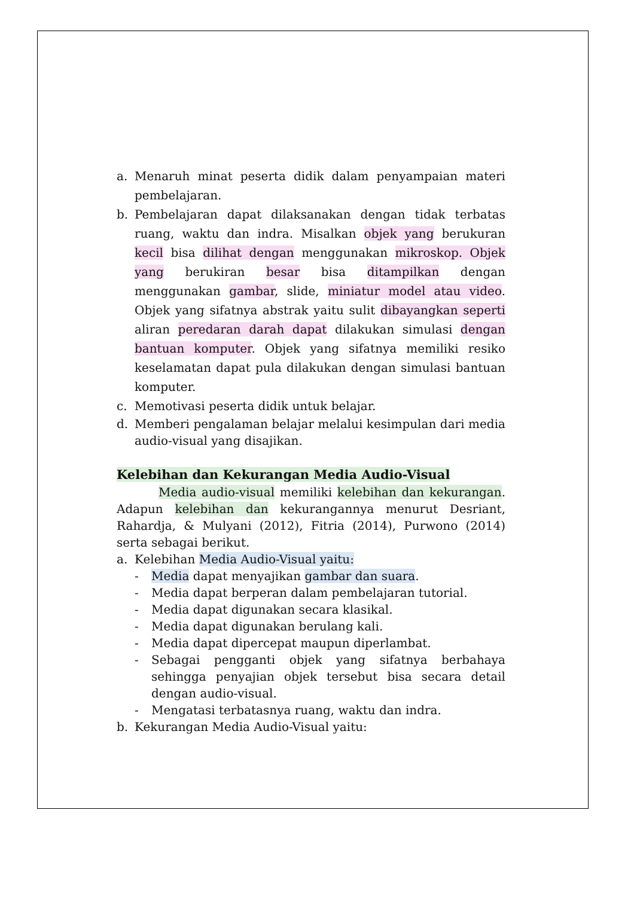a. Menaruh minat peserta didik dalam penyampaian materi pembelajaran.
b. Pembelajaran dapat dilaksanakan dengan tidak terbatas ruang, waktu dan indra. Misalkan objek yang berukuran kecil bisa dilihat dengan menggunakan mikroskop. Objek yang berukiran besar bisa ditampilkan dengan menggunakan gambar, slide, miniatur model atau video. Objek yang sifatnya abstrak yaitu sulit dibayangkan seperti aliran peredaran darah dapat dilakukan simulasi dengan bantuan komputer. Objek yang sifatnya memiliki resiko keselamatan dapat pula dilakukan dengan simulasi bantuan komputer.
c. Memotivasi peserta didik untuk belajar.
d. Memberi pengalaman belajar melalui kesimpulan dari media audio-visual yang disajikan.
Kelebihan dan Kekurangan Media Audio-Visual
Media audio-visual memiliki kelebihan dan kekurangan. Adapun kelebihan dan kekurangannya menurut Desriant, Rahardja, & Mulyani (2012), Fitria (2014), Purwono (2014) serta sebagai berikut.
a. Kelebihan Media Audio-Visual yaitu:
- Media dapat menyajikan gambar dan suara.
- Media dapat berperan dalam pembelajaran tutorial.
- Media dapat digunakan secara klasikal.
- Media dapat digunakan berulang kali.
- Media dapat dipercepat maupun diperlambat.
- Sebagai pengganti objek yang sifatnya berbahaya sehingga penyajian objek tersebut bisa secara detail dengan audio-visual.
- Mengatasi terbatasnya ruang, waktu dan indra.
b. Kekurangan Media Audio-Visual yaitu: